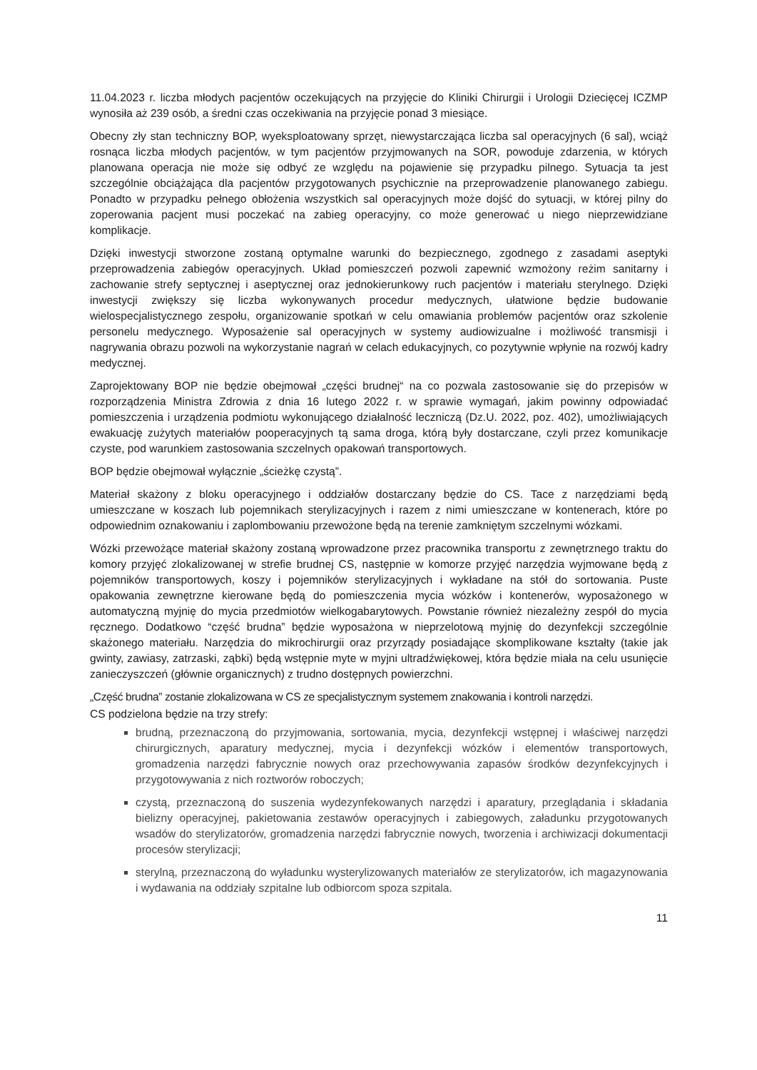11.04.2023 r. liczba młodych pacjentów oczekujących na przyjęcie do Kliniki Chirurgii i Urologii Dziecięcej ICZMP wynosiła aż 239 osób, a średni czas oczekiwania na przyjęcie ponad 3 miesiące.
Obecny zły stan techniczny BOP, wyeksploatowany sprzęt, niewystarczająca liczba sal operacyjnych (6 sal), wciąż rosnąca liczba młodych pacjentów, w tym pacjentów przyjmowanych na SOR, powoduje zdarzenia, w których planowana operacja nie może się odbyć ze względu na pojawienie się przypadku pilnego. Sytuacja ta jest szczególnie obciążająca dla pacjentów przygotowanych psychicznie na przeprowadzenie planowanego zabiegu. Ponadto w przypadku pełnego obłożenia wszystkich sal operacyjnych może dojść do sytuacji, w której pilny do zoperowania pacjent musi poczekać na zabieg operacyjny, co może generować u niego nieprzewidziane komplikacje.
Dzięki inwestycji stworzone zostaną optymalne warunki do bezpiecznego, zgodnego z zasadami aseptyki przeprowadzenia zabiegów operacyjnych. Układ pomieszczeń pozwoli zapewnić wzmożony reżim sanitarny i zachowanie strefy septycznej i aseptycznej oraz jednokierunkowy ruch pacjentów i materiału sterylnego. Dzięki inwestycji zwiększy się liczba wykonywanych procedur medycznych, ułatwione będzie budowanie wielospecjalistycznego zespołu, organizowanie spotkań w celu omawiania problemów pacjentów oraz szkolenie personelu medycznego. Wyposażenie sal operacyjnych w systemy audiowizualne i możliwość transmisji i nagrywania obrazu pozwoli na wykorzystanie nagrań w celach edukacyjnych, co pozytywnie wpłynie na rozwój kadry medycznej.
Zaprojektowany BOP nie będzie obejmował „części brudnej“ na co pozwala zastosowanie się do przepisów w rozporządzenia Ministra Zdrowia z dnia 16 lutego 2022 r. w sprawie wymagań, jakim powinny odpowiadać pomieszczenia i urządzenia podmiotu wykonującego działalność leczniczą (Dz.U. 2022, poz. 402), umożliwiających ewakuację zużytych materiałów pooperacyjnych tą sama droga, którą były dostarczane, czyli przez komunikacje czyste, pod warunkiem zastosowania szczelnych opakowań transportowych.
BOP będzie obejmował wyłącznie „ścieżkę czystą”.
Materiał skażony z bloku operacyjnego i oddziałów dostarczany będzie do CS. Tace z narzędziami będą umieszczane w koszach lub pojemnikach sterylizacyjnych i razem z nimi umieszczane w kontenerach, które po odpowiednim oznakowaniu i zaplombowaniu przewożone będą na terenie zamkniętym szczelnymi wózkami.
Wózki przewożące materiał skażony zostaną wprowadzone przez pracownika transportu z zewnętrznego traktu do komory przyjęć zlokalizowanej w strefie brudnej CS, następnie w komorze przyjęć narzędzia wyjmowane będą z pojemników transportowych, koszy i pojemników sterylizacyjnych i wykładane na stół do sortowania. Puste opakowania zewnętrzne kierowane będą do pomieszczenia mycia wózków i kontenerów, wyposażonego w automatyczną myjnię do mycia przedmiotów wielkogabarytowych. Powstanie również niezależny zespół do mycia ręcznego. Dodatkowo “część brudna” będzie wyposażona w nieprzelotową myjnię do dezynfekcji szczególnie skażonego materiału. Narzędzia do mikrochirurgii oraz przyrządy posiadające skomplikowane kształty (takie jak gwinty, zawiasy, zatrzaski, ząbki) będą wstępnie myte w myjni ultradźwiękowej, która będzie miała na celu usunięcie zanieczyszczeń (głównie organicznych) z trudno dostępnych powierzchni.
„Część brudna” zostanie zlokalizowana w CS ze specjalistycznym systemem znakowania i kontroli narzędzi.
CS podzielona będzie na trzy strefy:
brudną, przeznaczoną do przyjmowania, sortowania, mycia, dezynfekcji wstępnej i właściwej narzędzi chirurgicznych, aparatury medycznej, mycia i dezynfekcji wózków i elementów transportowych, gromadzenia narzędzi fabrycznie nowych oraz przechowywania zapasów środków dezynfekcyjnych i przygotowywania z nich roztworów roboczych;
czystą, przeznaczoną do suszenia wydezynfekowanych narzędzi i aparatury, przeglądania i składania bielizny operacyjnej, pakietowania zestawów operacyjnych i zabiegowych, załadunku przygotowanych wsadów do sterylizatorów, gromadzenia narzędzi fabrycznie nowych, tworzenia i archiwizacji dokumentacji procesów sterylizacji;
sterylną, przeznaczoną do wyładunku wysterylizowanych materiałów ze sterylizatorów, ich magazynowania i wydawania na oddziały szpitalne lub odbiorcom spoza szpitala.
11